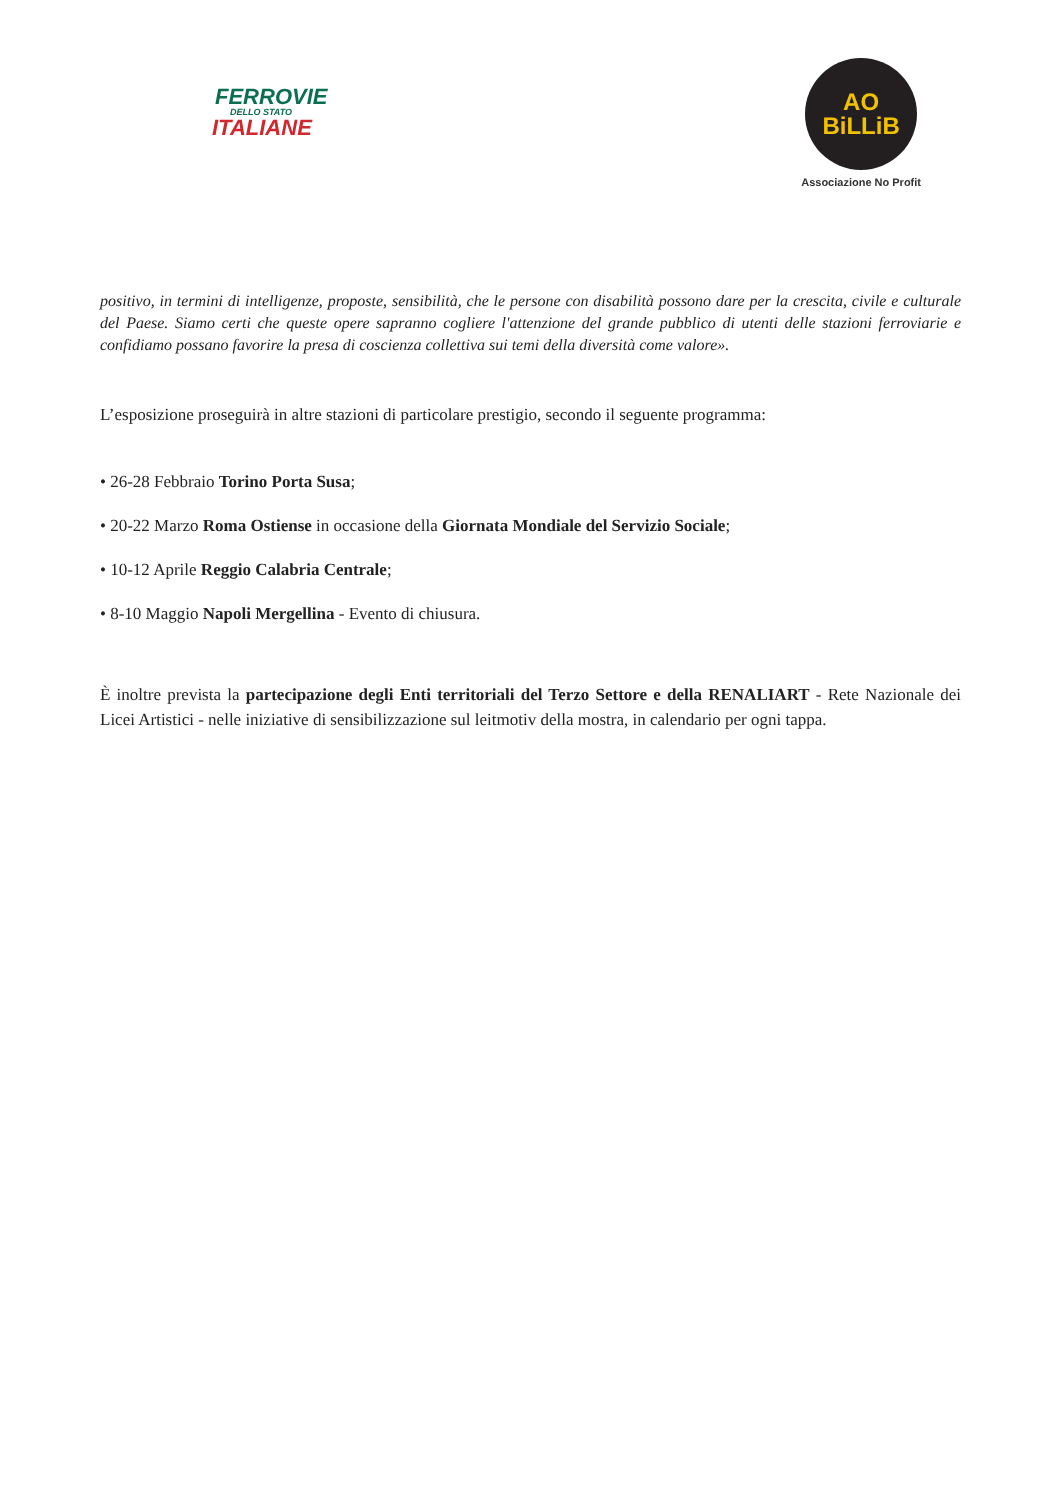FERROVIE
DELLO STATO
ITALIANE
AO
BiLLiB
Associazione No Profit
positivo, in termini di intelligenze, proposte, sensibilità, che le persone con disabilità possono dare per la crescita, civile e culturale del Paese. Siamo certi che queste opere sapranno cogliere l'attenzione del grande pubblico di utenti delle stazioni ferroviarie e confidiamo possano favorire la presa di coscienza collettiva sui temi della diversità come valore».
L’esposizione proseguirà in altre stazioni di particolare prestigio, secondo il seguente programma:
• 26-28 Febbraio Torino Porta Susa;
• 20-22 Marzo Roma Ostiense in occasione della Giornata Mondiale del Servizio Sociale;
• 10-12 Aprile Reggio Calabria Centrale;
• 8-10 Maggio Napoli Mergellina - Evento di chiusura.
È inoltre prevista la partecipazione degli Enti territoriali del Terzo Settore e della RENALIART - Rete Nazionale dei Licei Artistici - nelle iniziative di sensibilizzazione sul leitmotiv della mostra, in calendario per ogni tappa.